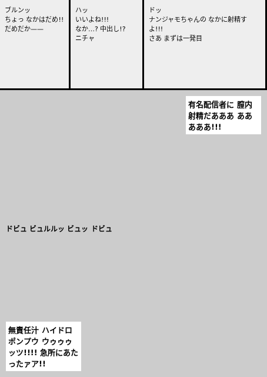ブルンッ
ちょっ なかはだめ!! だめだか——
ハッ
いいよね!!!
なか…? 中出し!?
ニチャ
ドッ
ナンジャモちゃんの なかに射精すよ!!!
さあ まずは一発目
有名配信者に 膣内射精だあああ あああああ!!!
ドビュ ビュルルッ ビュッ ドビュ
無責任汁 ハイドロポンプウ ウゥゥゥッツ!!!! 急所にあたったァア!!